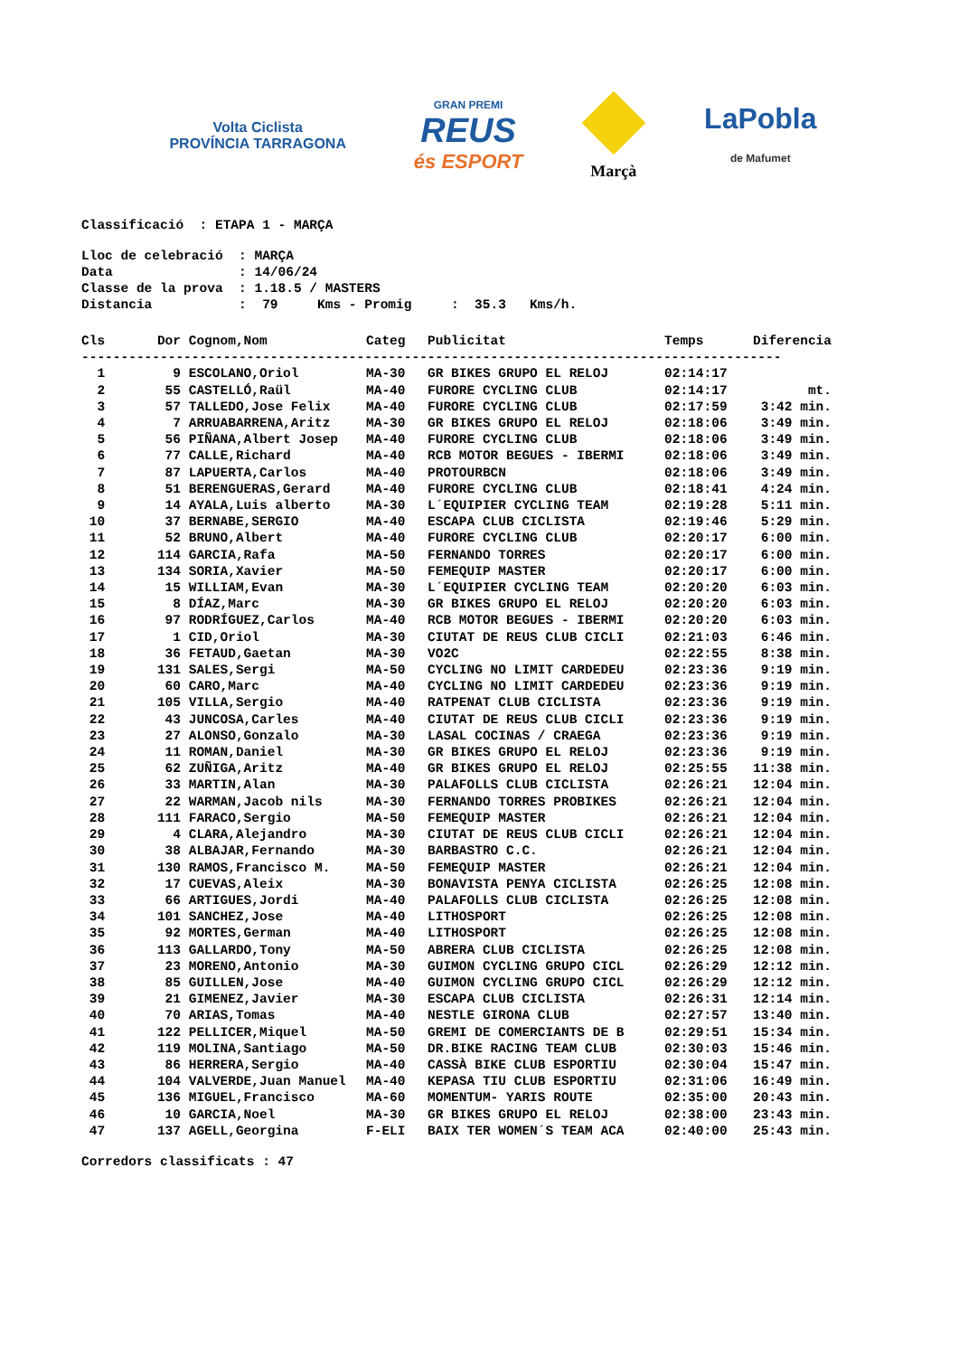Volta Ciclista
PROVÍNCIA TARRAGONA
GRAN PREMI
REUS
és ESPORT
Marçà
LaPobla
de Mafumet
Classificació : ETAPA 1 - MARÇA
Lloc de celebració : MARÇA Data : 14/06/24 Classe de la prova : 1.18.5 / MASTERS Distancia : 79 Kms - Promig : 35.3 Kms/h.
| Cls | Dor | Cognom,Nom | Categ | Publicitat | Temps | Diferencia |
| --- | --- | --- | --- | --- | --- | --- |
| ----------------------------------------------------------------------------------------- | | | | | | |
| 1 | 9 | ESCOLANO,Oriol | MA-30 | GR BIKES GRUPO EL RELOJ | 02:14:17 | |
| 2 | 55 | CASTELLÓ,Raül | MA-40 | FURORE CYCLING CLUB | 02:14:17 | mt. |
| 3 | 57 | TALLEDO,Jose Felix | MA-40 | FURORE CYCLING CLUB | 02:17:59 | 3:42 min. |
| 4 | 7 | ARRUABARRENA,Aritz | MA-30 | GR BIKES GRUPO EL RELOJ | 02:18:06 | 3:49 min. |
| 5 | 56 | PIÑANA,Albert Josep | MA-40 | FURORE CYCLING CLUB | 02:18:06 | 3:49 min. |
| 6 | 77 | CALLE,Richard | MA-40 | RCB MOTOR BEGUES - IBERMI | 02:18:06 | 3:49 min. |
| 7 | 87 | LAPUERTA,Carlos | MA-40 | PROTOURBCN | 02:18:06 | 3:49 min. |
| 8 | 51 | BERENGUERAS,Gerard | MA-40 | FURORE CYCLING CLUB | 02:18:41 | 4:24 min. |
| 9 | 14 | AYALA,Luis alberto | MA-30 | L´EQUIPIER CYCLING TEAM | 02:19:28 | 5:11 min. |
| 10 | 37 | BERNABE,SERGIO | MA-40 | ESCAPA CLUB CICLISTA | 02:19:46 | 5:29 min. |
| 11 | 52 | BRUNO,Albert | MA-40 | FURORE CYCLING CLUB | 02:20:17 | 6:00 min. |
| 12 | 114 | GARCIA,Rafa | MA-50 | FERNANDO TORRES | 02:20:17 | 6:00 min. |
| 13 | 134 | SORIA,Xavier | MA-50 | FEMEQUIP MASTER | 02:20:17 | 6:00 min. |
| 14 | 15 | WILLIAM,Evan | MA-30 | L´EQUIPIER CYCLING TEAM | 02:20:20 | 6:03 min. |
| 15 | 8 | DÍAZ,Marc | MA-30 | GR BIKES GRUPO EL RELOJ | 02:20:20 | 6:03 min. |
| 16 | 97 | RODRÍGUEZ,Carlos | MA-40 | RCB MOTOR BEGUES - IBERMI | 02:20:20 | 6:03 min. |
| 17 | 1 | CID,Oriol | MA-30 | CIUTAT DE REUS CLUB CICLI | 02:21:03 | 6:46 min. |
| 18 | 36 | FETAUD,Gaetan | MA-30 | VO2C | 02:22:55 | 8:38 min. |
| 19 | 131 | SALES,Sergi | MA-50 | CYCLING NO LIMIT CARDEDEU | 02:23:36 | 9:19 min. |
| 20 | 60 | CARO,Marc | MA-40 | CYCLING NO LIMIT CARDEDEU | 02:23:36 | 9:19 min. |
| 21 | 105 | VILLA,Sergio | MA-40 | RATPENAT CLUB CICLISTA | 02:23:36 | 9:19 min. |
| 22 | 43 | JUNCOSA,Carles | MA-40 | CIUTAT DE REUS CLUB CICLI | 02:23:36 | 9:19 min. |
| 23 | 27 | ALONSO,Gonzalo | MA-30 | LASAL COCINAS / CRAEGA | 02:23:36 | 9:19 min. |
| 24 | 11 | ROMAN,Daniel | MA-30 | GR BIKES GRUPO EL RELOJ | 02:23:36 | 9:19 min. |
| 25 | 62 | ZUÑIGA,Aritz | MA-40 | GR BIKES GRUPO EL RELOJ | 02:25:55 | 11:38 min. |
| 26 | 33 | MARTIN,Alan | MA-30 | PALAFOLLS CLUB CICLISTA | 02:26:21 | 12:04 min. |
| 27 | 22 | WARMAN,Jacob nils | MA-30 | FERNANDO TORRES PROBIKES | 02:26:21 | 12:04 min. |
| 28 | 111 | FARACO,Sergio | MA-50 | FEMEQUIP MASTER | 02:26:21 | 12:04 min. |
| 29 | 4 | CLARA,Alejandro | MA-30 | CIUTAT DE REUS CLUB CICLI | 02:26:21 | 12:04 min. |
| 30 | 38 | ALBAJAR,Fernando | MA-30 | BARBASTRO C.C. | 02:26:21 | 12:04 min. |
| 31 | 130 | RAMOS,Francisco M. | MA-50 | FEMEQUIP MASTER | 02:26:21 | 12:04 min. |
| 32 | 17 | CUEVAS,Aleix | MA-30 | BONAVISTA PENYA CICLISTA | 02:26:25 | 12:08 min. |
| 33 | 66 | ARTIGUES,Jordi | MA-40 | PALAFOLLS CLUB CICLISTA | 02:26:25 | 12:08 min. |
| 34 | 101 | SANCHEZ,Jose | MA-40 | LITHOSPORT | 02:26:25 | 12:08 min. |
| 35 | 92 | MORTES,German | MA-40 | LITHOSPORT | 02:26:25 | 12:08 min. |
| 36 | 113 | GALLARDO,Tony | MA-50 | ABRERA CLUB CICLISTA | 02:26:25 | 12:08 min. |
| 37 | 23 | MORENO,Antonio | MA-30 | GUIMON CYCLING GRUPO CICL | 02:26:29 | 12:12 min. |
| 38 | 85 | GUILLEN,Jose | MA-40 | GUIMON CYCLING GRUPO CICL | 02:26:29 | 12:12 min. |
| 39 | 21 | GIMENEZ,Javier | MA-30 | ESCAPA CLUB CICLISTA | 02:26:31 | 12:14 min. |
| 40 | 70 | ARIAS,Tomas | MA-40 | NESTLE GIRONA CLUB | 02:27:57 | 13:40 min. |
| 41 | 122 | PELLICER,Miquel | MA-50 | GREMI DE COMERCIANTS DE B | 02:29:51 | 15:34 min. |
| 42 | 119 | MOLINA,Santiago | MA-50 | DR.BIKE RACING TEAM CLUB | 02:30:03 | 15:46 min. |
| 43 | 86 | HERRERA,Sergio | MA-40 | CASSÀ BIKE CLUB ESPORTIU | 02:30:04 | 15:47 min. |
| 44 | 104 | VALVERDE,Juan Manuel | MA-40 | KEPASA TIU CLUB ESPORTIU | 02:31:06 | 16:49 min. |
| 45 | 136 | MIGUEL,Francisco | MA-60 | MOMENTUM- YARIS ROUTE | 02:35:00 | 20:43 min. |
| 46 | 10 | GARCIA,Noel | MA-30 | GR BIKES GRUPO EL RELOJ | 02:38:00 | 23:43 min. |
| 47 | 137 | AGELL,Georgina | F-ELI | BAIX TER WOMEN´S TEAM ACA | 02:40:00 | 25:43 min. |
Corredors classificats : 47